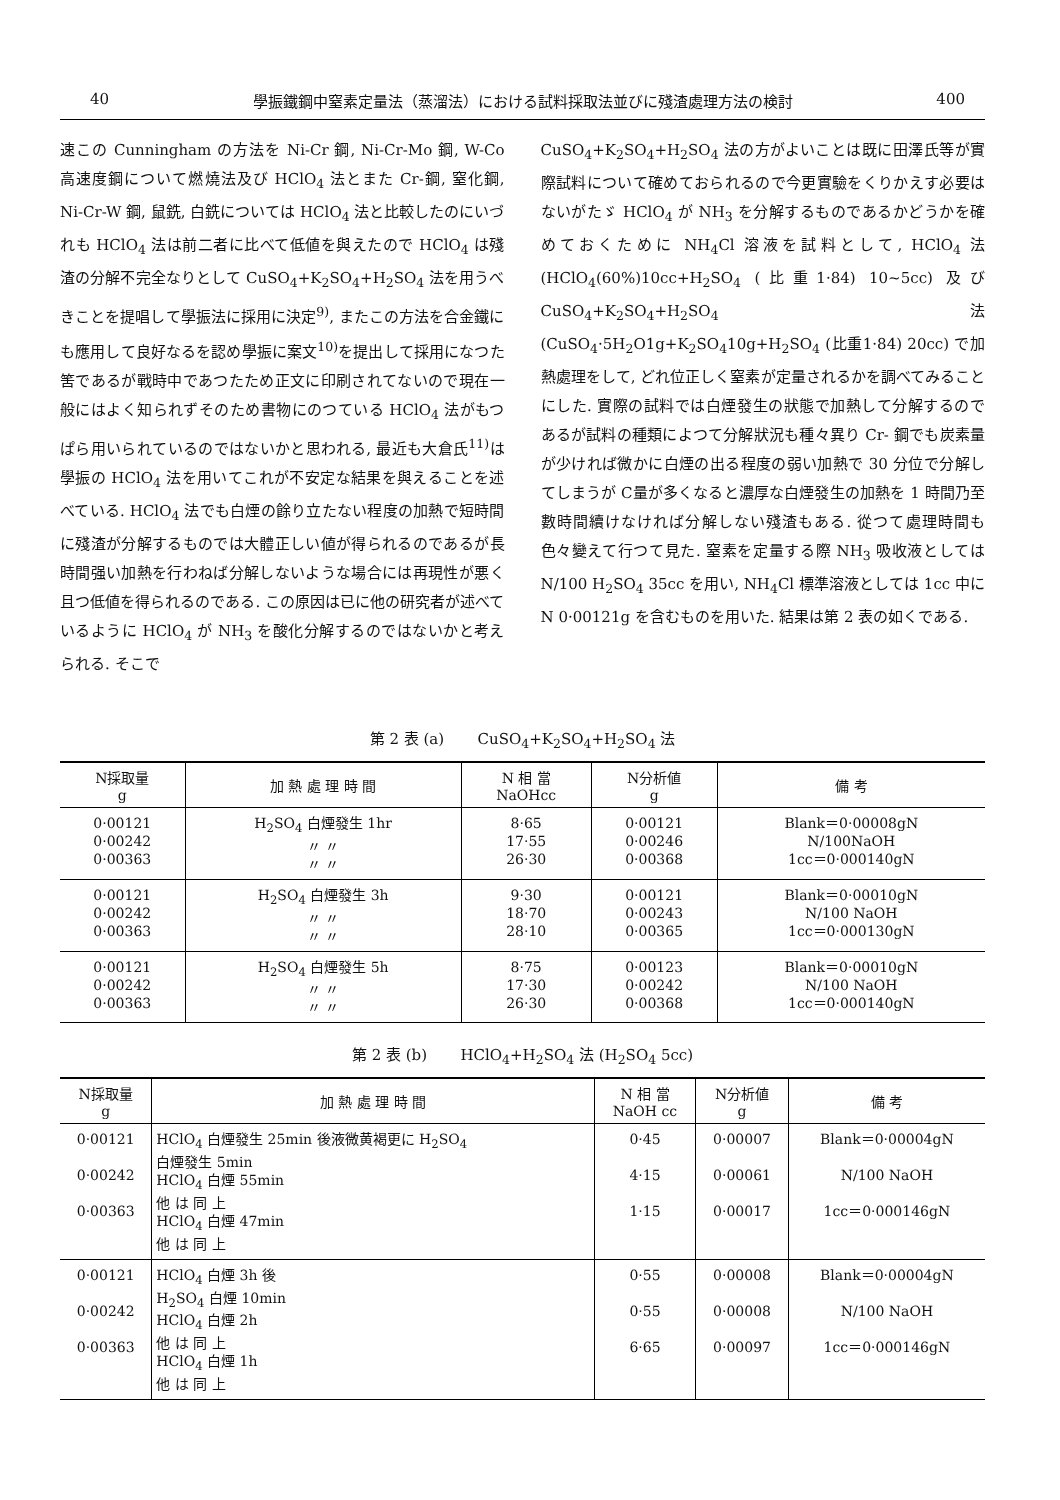40 學振鐵鋼中窒素定量法（蒸溜法）における試料採取法並びに殘渣處理方法の検討 400
速この Cunningham の方法を Ni-Cr 鋼, Ni-Cr-Mo 鋼, W-Co 高速度鋼について燃燒法及び HClO<sub>4</sub> 法とまた Cr-鋼, 窒化鋼, Ni-Cr-W 鋼, 鼠銑, 白銑については HClO<sub>4</sub> 法と比較したのにいづれも HClO<sub>4</sub> 法は前二者に比べて低値を與えたので HClO<sub>4</sub> は殘渣の分解不完全なりとして CuSO<sub>4</sub>+K<sub>2</sub>SO<sub>4</sub>+H<sub>2</sub>SO<sub>4</sub> 法を用うべきことを提唱して學振法に採用に決定<sup>9)</sup>, またこの方法を合金鐵にも應用して良好なるを認め學振に案文<sup>10)</sup>を提出して採用になつた筈であるが戰時中であつたため正文に印刷されてないので現在一般にはよく知られずそのため書物にのつている HClO<sub>4</sub> 法がもつぱら用いられているのではないかと思われる, 最近も大倉氏<sup>11)</sup>は學振の HClO<sub>4</sub> 法を用いてこれが不安定な結果を與えることを述べている. HClO<sub>4</sub> 法でも白煙の餘り立たない程度の加熱で短時間に殘渣が分解するものでは大體正しい値が得られるのであるが長時間强い加熱を行わねば分解しないような場合には再現性が悪く且つ低値を得られるのである. この原因は已に他の研究者が述べているように HClO<sub>4</sub> が NH<sub>3</sub> を酸化分解するのではないかと考えられる. そこで
CuSO<sub>4</sub>+K<sub>2</sub>SO<sub>4</sub>+H<sub>2</sub>SO<sub>4</sub> 法の方がよいことは既に田澤氏等が實際試料について確めておられるので今更實驗をくりかえす必要はないがたゞ HClO<sub>4</sub> が NH<sub>3</sub> を分解するものであるかどうかを確めておくために NH<sub>4</sub>Cl 溶液を試料として, HClO<sub>4</sub> 法 (HClO<sub>4</sub>(60%)10cc+H<sub>2</sub>SO<sub>4</sub> (比重1·84) 10~5cc) 及び CuSO<sub>4</sub>+K<sub>2</sub>SO<sub>4</sub>+H<sub>2</sub>SO<sub>4</sub> 法 (CuSO<sub>4</sub>·5H<sub>2</sub>O1g+K<sub>2</sub>SO<sub>4</sub>10g+H<sub>2</sub>SO<sub>4</sub> (比重1·84) 20cc) で加熱處理をして, どれ位正しく窒素が定量されるかを調べてみることにした. 實際の試料では白煙發生の狀態で加熱して分解するのであるが試料の種類によつて分解狀況も種々異り Cr- 鋼でも炭素量が少ければ微かに白煙の出る程度の弱い加熱で 30 分位で分解してしまうが C量が多くなると濃厚な白煙發生の加熱を 1 時間乃至數時間續けなければ分解しない殘渣もある. 從つて處理時間も色々變えて行つて見た. 窒素を定量する際 NH<sub>3</sub> 吸收液としては N/100 H<sub>2</sub>SO<sub>4</sub> 35cc を用い, NH<sub>4</sub>Cl 標準溶液としては 1cc 中に N 0·00121g を含むものを用いた. 結果は第 2 表の如くである.
第 2 表 (a) CuSO<sub>4</sub>+K<sub>2</sub>SO<sub>4</sub>+H<sub>2</sub>SO<sub>4</sub> 法
| N採取量 g | 加 熱 處 理 時 間 | N 相 當 NaOHcc | N分析値 g | 備 考 |
| --- | --- | --- | --- | --- |
| 0·00121 0·00242 0·00363 | H<sub>2</sub>SO<sub>4</sub> 白煙發生 1hr 〃 〃 〃 〃 | 8·65 17·55 26·30 | 0·00121 0·00246 0·00368 | Blank＝0·00008gN N/100NaOH 1cc＝0·000140gN |
| 0·00121 0·00242 0·00363 | H<sub>2</sub>SO<sub>4</sub> 白煙發生 3h 〃 〃 〃 〃 | 9·30 18·70 28·10 | 0·00121 0·00243 0·00365 | Blank＝0·00010gN N/100 NaOH 1cc＝0·000130gN |
| 0·00121 0·00242 0·00363 | H<sub>2</sub>SO<sub>4</sub> 白煙發生 5h 〃 〃 〃 〃 | 8·75 17·30 26·30 | 0·00123 0·00242 0·00368 | Blank＝0·00010gN N/100 NaOH 1cc＝0·000140gN |
第 2 表 (b) HClO<sub>4</sub>+H<sub>2</sub>SO<sub>4</sub> 法 (H<sub>2</sub>SO<sub>4</sub> 5cc)
| N採取量 g | 加 熱 處 理 時 間 | N 相 當 NaOH cc | N分析値 g | 備 考 |
| --- | --- | --- | --- | --- |
| 0·00121 0·00242 0·00363 | HClO<sub>4</sub> 白煙發生 25min 後液微黄褐更に H<sub>2</sub>SO<sub>4</sub> 白煙發生 5min HClO<sub>4</sub> 白煙 55min 他 は 同 上 HClO<sub>4</sub> 白煙 47min 他 は 同 上 | 0·45 4·15 1·15 | 0·00007 0·00061 0·00017 | Blank＝0·00004gN N/100 NaOH 1cc＝0·000146gN |
| 0·00121 0·00242 0·00363 | HClO<sub>4</sub> 白煙 3h 後 H<sub>2</sub>SO<sub>4</sub> 白煙 10min HClO<sub>4</sub> 白煙 2h 他 は 同 上 HClO<sub>4</sub> 白煙 1h 他 は 同 上 | 0·55 0·55 6·65 | 0·00008 0·00008 0·00097 | Blank＝0·00004gN N/100 NaOH 1cc＝0·000146gN |